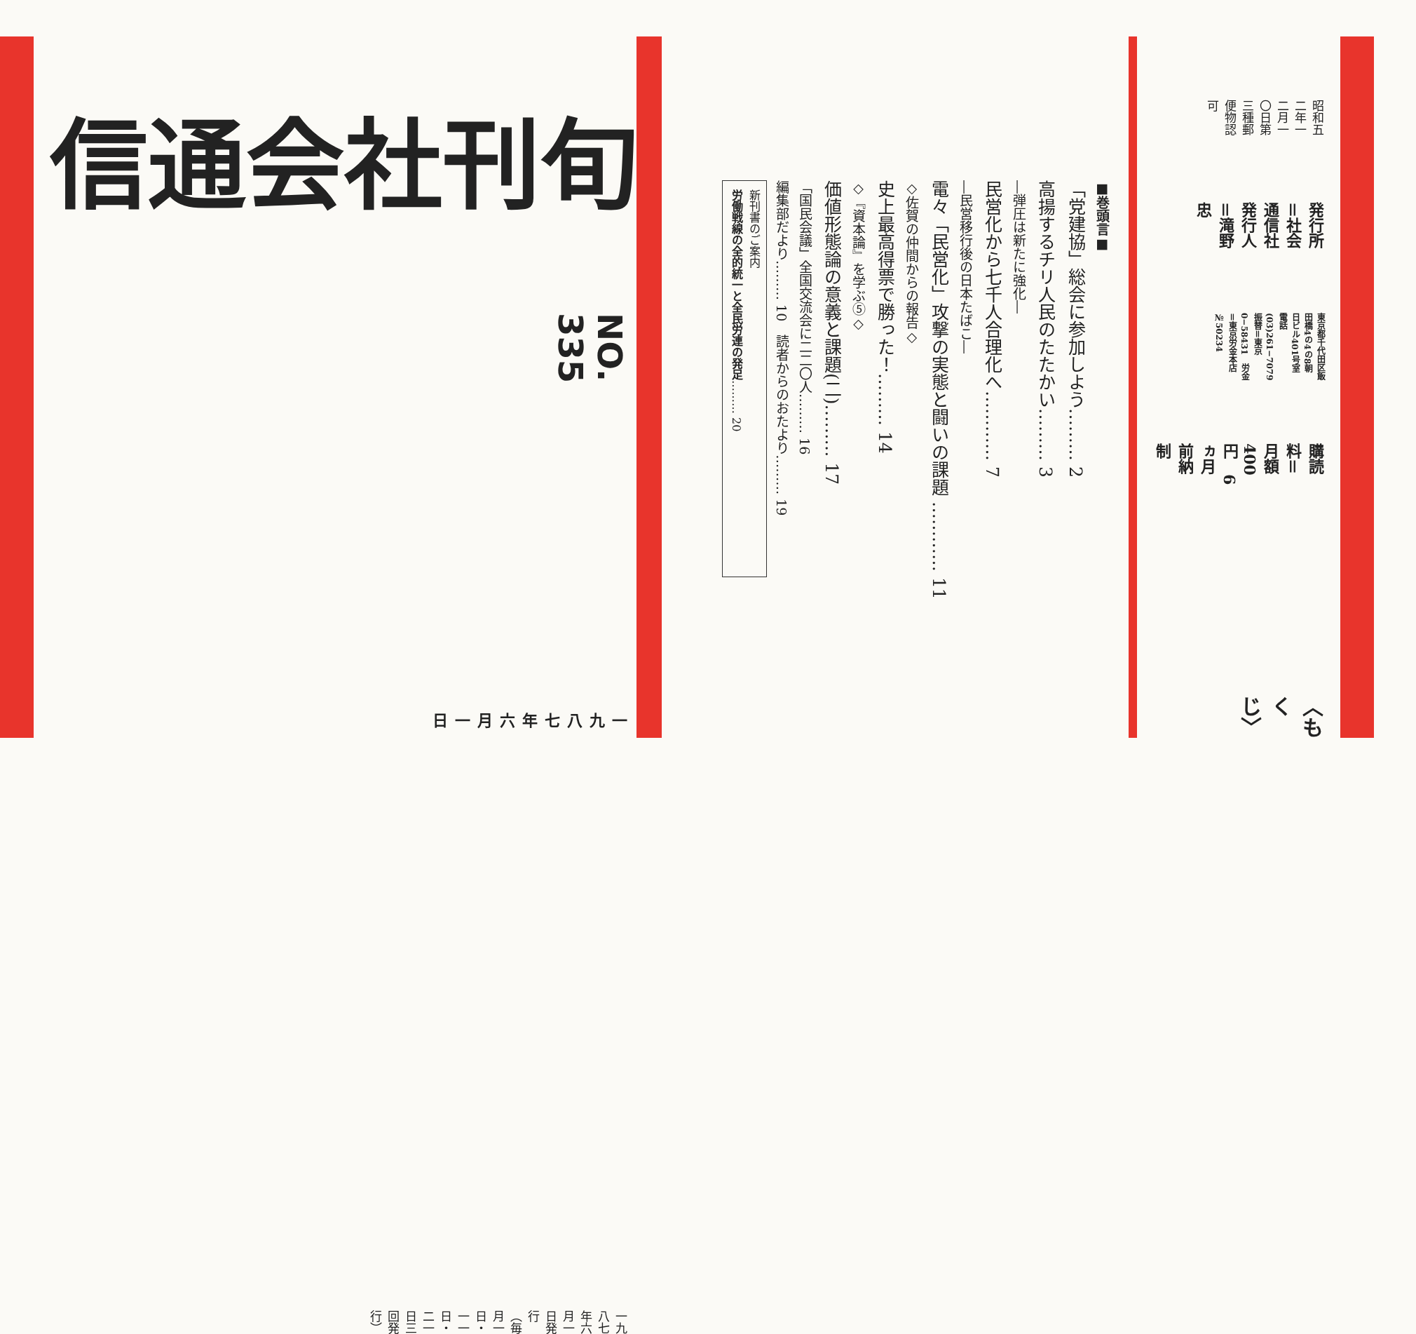昭和五二年一二月一〇日第三種郵便物認可
発行所＝社会通信社　発行人＝滝野　忠
東京都千代田区飯田橋4の4の8朝日ビル401号室　電話(03)261−7079
振替＝東京0−58431　労金＝東京労金本店№50234
購読料＝月額400円　6ヵ月前納制
〈もくじ〉
■巻頭言■
「党建協」総会に参加しよう……… 2
高揚するチリ人民のたたかい……… 3
―弾圧は新たに強化―
民営化から七千人合理化へ………… 7
―民営移行後の日本たばこ―
電々「民営化」攻撃の実態と闘いの課題 ………… 11
◇佐賀の仲間からの報告◇
史上最高得票で勝った！……… 14
◇『資本論』を学ぶ⑤◇
価値形態論の意義と課題(二)……… 17
「国民会議」全国交流会に二二〇人……… 16
編集部だより……… 10　読者からのおたより……… 19
新刊書のご案内
労働戦線の全的統一と全民労連の発足……… 20
旬刊
社会通信
NO. 335
一九八七年六月一日
一九八七年六月一日発行
（毎月一日・一一日・二一日三回発行）